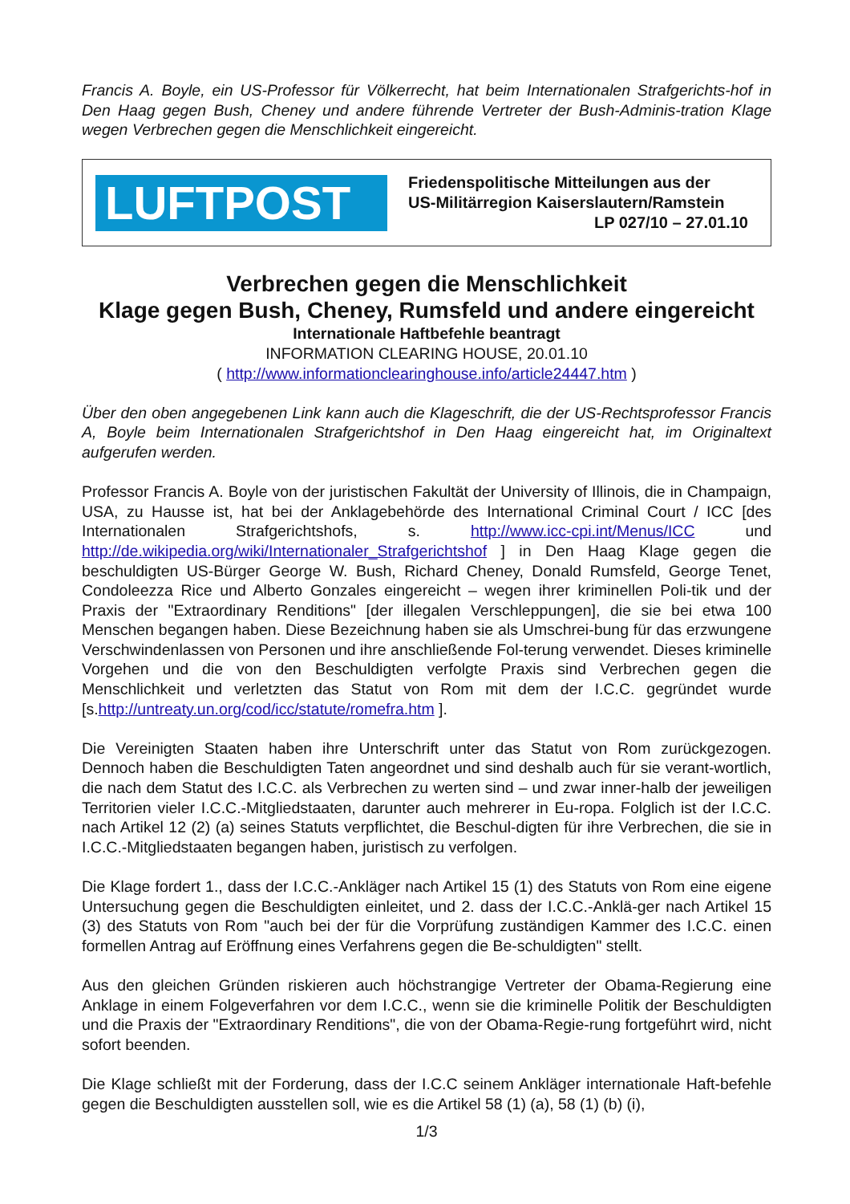Francis A. Boyle, ein US-Professor für Völkerrecht, hat beim Internationalen Strafgerichts-hof in Den Haag gegen Bush, Cheney und andere führende Vertreter der Bush-Adminis-tration Klage wegen Verbrechen gegen die Menschlichkeit eingereicht.
LUFTPOST
Friedenspolitische Mitteilungen aus der
US-Militärregion Kaiserslautern/Ramstein
LP 027/10 – 27.01.10
Verbrechen gegen die Menschlichkeit
Klage gegen Bush, Cheney, Rumsfeld und andere eingereicht
Internationale Haftbefehle beantragt
INFORMATION CLEARING HOUSE, 20.01.10
( http://www.informationclearinghouse.info/article24447.htm )
Über den oben angegebenen Link kann auch die Klageschrift, die der US-Rechtsprofessor Francis A, Boyle beim Internationalen Strafgerichtshof in Den Haag eingereicht hat, im Originaltext aufgerufen werden.
Professor Francis A. Boyle von der juristischen Fakultät der University of Illinois, die in Champaign, USA, zu Hausse ist, hat bei der Anklagebehörde des International Criminal Court / ICC [des Internationalen Strafgerichtshofs, s. http://www.icc-cpi.int/Menus/ICC und http://de.wikipedia.org/wiki/Internationaler_Strafgerichtshof ] in Den Haag Klage gegen die beschuldigten US-Bürger George W. Bush, Richard Cheney, Donald Rumsfeld, George Tenet, Condoleezza Rice und Alberto Gonzales eingereicht – wegen ihrer kriminellen Poli-tik und der Praxis der "Extraordinary Renditions" [der illegalen Verschleppungen], die sie bei etwa 100 Menschen begangen haben. Diese Bezeichnung haben sie als Umschrei-bung für das erzwungene Verschwindenlassen von Personen und ihre anschließende Fol-terung verwendet. Dieses kriminelle Vorgehen und die von den Beschuldigten verfolgte Praxis sind Verbrechen gegen die Menschlichkeit und verletzten das Statut von Rom mit dem der I.C.C. gegründet wurde [s.http://untreaty.un.org/cod/icc/statute/romefra.htm ].
Die Vereinigten Staaten haben ihre Unterschrift unter das Statut von Rom zurückgezogen. Dennoch haben die Beschuldigten Taten angeordnet und sind deshalb auch für sie verant-wortlich, die nach dem Statut des I.C.C. als Verbrechen zu werten sind – und zwar inner-halb der jeweiligen Territorien vieler I.C.C.-Mitgliedstaaten, darunter auch mehrerer in Eu-ropa. Folglich ist der I.C.C. nach Artikel 12 (2) (a) seines Statuts verpflichtet, die Beschul-digten für ihre Verbrechen, die sie in I.C.C.-Mitgliedstaaten begangen haben, juristisch zu verfolgen.
Die Klage fordert 1., dass der I.C.C.-Ankläger nach Artikel 15 (1) des Statuts von Rom eine eigene Untersuchung gegen die Beschuldigten einleitet, und 2. dass der I.C.C.-Anklä-ger nach Artikel 15 (3) des Statuts von Rom "auch bei der für die Vorprüfung zuständigen Kammer des I.C.C. einen formellen Antrag auf Eröffnung eines Verfahrens gegen die Be-schuldigten" stellt.
Aus den gleichen Gründen riskieren auch höchstrangige Vertreter der Obama-Regierung eine Anklage in einem Folgeverfahren vor dem I.C.C., wenn sie die kriminelle Politik der Beschuldigten und die Praxis der "Extraordinary Renditions", die von der Obama-Regie-rung fortgeführt wird, nicht sofort beenden.
Die Klage schließt mit der Forderung, dass der I.C.C seinem Ankläger internationale Haft-befehle gegen die Beschuldigten ausstellen soll, wie es die Artikel 58 (1) (a), 58 (1) (b) (i),
1/3